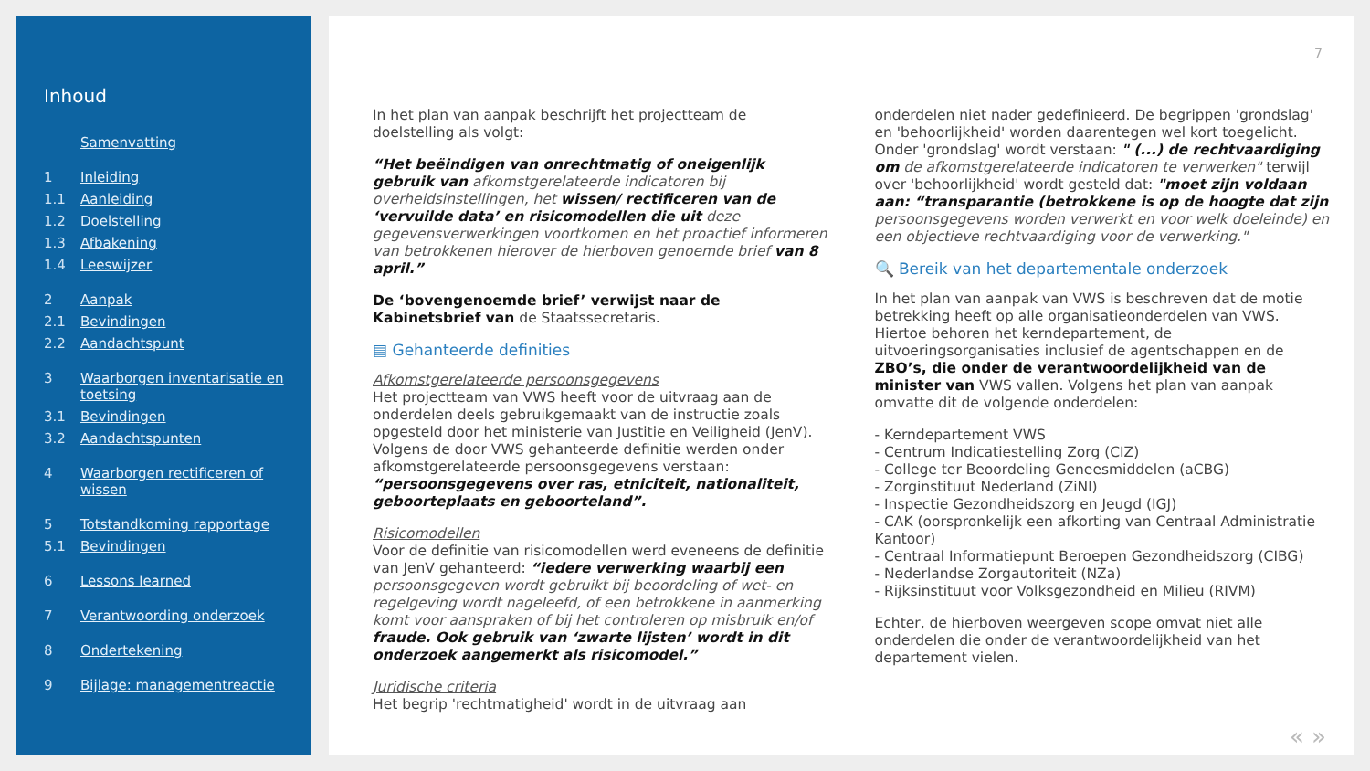Inhoud
Samenvatting
1 Inleiding
1.1 Aanleiding
1.2 Doelstelling
1.3 Afbakening
1.4 Leeswijzer
2 Aanpak
2.1 Bevindingen
2.2 Aandachtspunt
3 Waarborgen inventarisatie en toetsing
3.1 Bevindingen
3.2 Aandachtspunten
4 Waarborgen rectificeren of wissen
5 Totstandkoming rapportage
5.1 Bevindingen
6 Lessons learned
7 Verantwoording onderzoek
8 Ondertekening
9 Bijlage: managementreactie
7
In het plan van aanpak beschrijft het projectteam de doelstelling als volgt:
“Het beëindigen van onrechtmatig of oneigenlijk gebruik van afkomstgerelateerde indicatoren bij overheidsinstellingen, het wissen/ rectificeren van de ‘vervuilde data’ en risicomodellen die uit deze gegevensverwerkingen voortkomen en het proactief informeren van betrokkenen hierover de hierboven genoemde brief van 8 april.”
De ‘bovengenoemde brief’ verwijst naar de Kabinetsbrief van de Staatssecretaris.
▤ Gehanteerde definities
Afkomstgerelateerde persoonsgegevens
Het projectteam van VWS heeft voor de uitvraag aan de onderdelen deels gebruikgemaakt van de instructie zoals opgesteld door het ministerie van Justitie en Veiligheid (JenV). Volgens de door VWS gehanteerde definitie werden onder afkomstgerelateerde persoonsgegevens verstaan: “persoonsgegevens over ras, etniciteit, nationaliteit, geboorteplaats en geboorteland”.
Risicomodellen
Voor de definitie van risicomodellen werd eveneens de definitie van JenV gehanteerd: “iedere verwerking waarbij een persoonsgegeven wordt gebruikt bij beoordeling of wet- en regelgeving wordt nageleefd, of een betrokkene in aanmerking komt voor aanspraken of bij het controleren op misbruik en/of fraude. Ook gebruik van ‘zwarte lijsten’ wordt in dit onderzoek aangemerkt als risicomodel.”
Juridische criteria
Het begrip 'rechtmatigheid' wordt in de uitvraag aan
onderdelen niet nader gedefinieerd. De begrippen 'grondslag' en 'behoorlijkheid' worden daarentegen wel kort toegelicht. Onder 'grondslag' wordt verstaan: " (...) de rechtvaardiging om de afkomstgerelateerde indicatoren te verwerken" terwijl over 'behoorlijkheid' wordt gesteld dat: "moet zijn voldaan aan: “transparantie (betrokkene is op de hoogte dat zijn persoonsgegevens worden verwerkt en voor welk doeleinde) en een objectieve rechtvaardiging voor de verwerking."
🔍 Bereik van het departementale onderzoek
In het plan van aanpak van VWS is beschreven dat de motie betrekking heeft op alle organisatieonderdelen van VWS. Hiertoe behoren het kerndepartement, de uitvoeringsorganisaties inclusief de agentschappen en de ZBO’s, die onder de verantwoordelijkheid van de minister van VWS vallen. Volgens het plan van aanpak omvatte dit de volgende onderdelen:
- Kerndepartement VWS
- Centrum Indicatiestelling Zorg (CIZ)
- College ter Beoordeling Geneesmiddelen (aCBG)
- Zorginstituut Nederland (ZiNl)
- Inspectie Gezondheidszorg en Jeugd (IGJ)
- CAK (oorspronkelijk een afkorting van Centraal Administratie Kantoor)
- Centraal Informatiepunt Beroepen Gezondheidszorg (CIBG)
- Nederlandse Zorgautoriteit (NZa)
- Rijksinstituut voor Volksgezondheid en Milieu (RIVM)
Echter, de hierboven weergeven scope omvat niet alle onderdelen die onder de verantwoordelijkheid van het departement vielen.
« »